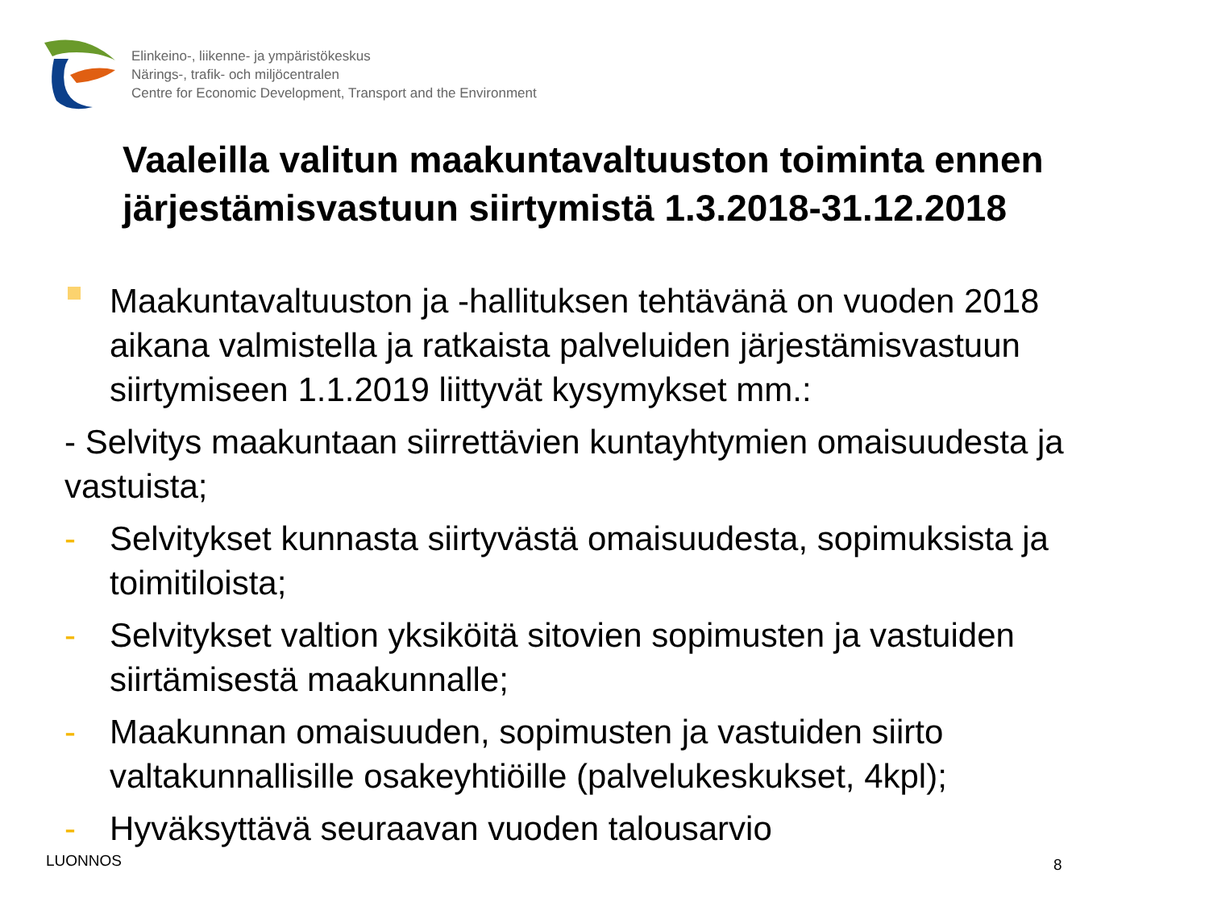Elinkeino-, liikenne- ja ympäristökeskus
Närings-, trafik- och miljöcentralen
Centre for Economic Development, Transport and the Environment
Vaaleilla valitun maakuntavaltuuston toiminta ennen järjestämisvastuun siirtymistä 1.3.2018-31.12.2018
Maakuntavaltuuston ja -hallituksen tehtävänä on vuoden 2018 aikana valmistella ja ratkaista palveluiden järjestämisvastuun siirtymiseen 1.1.2019 liittyvät kysymykset mm.:
- Selvitys maakuntaan siirrettävien kuntayhtymien omaisuudesta ja vastuista;
- Selvitykset kunnasta siirtyvästä omaisuudesta, sopimuksista ja toimitiloista;
- Selvitykset valtion yksiköitä sitovien sopimusten ja vastuiden siirtämisestä maakunnalle;
- Maakunnan omaisuuden, sopimusten ja vastuiden siirto valtakunnallisille osakeyhtiöille (palvelukeskukset, 4kpl);
- Hyväksyttävä seuraavan vuoden talousarvio
LUONNOS 8